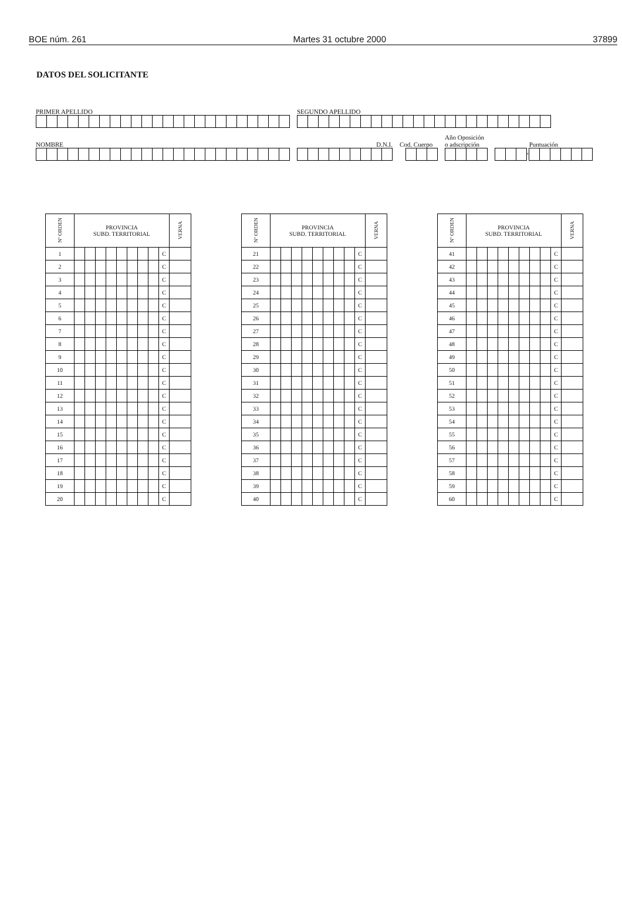BOE núm. 261 Martes 31 octubre 2000 37899
DATOS DEL SOLICITANTE
PRIMER APELLIDO SEGUNDO APELLIDO
NOMBRE
D.N.I.
Cod. Cuerpo
Año Oposición
o adscripción
Puntuación
,
| Nº ORDEN | PROVINCIA SUBD. TERRITORIAL | | | | | | | | | VERNA |
| --- | --- | --- | --- | --- | --- | --- | --- | --- | --- | --- |
| 1 | | | | | | | | | C | |
| 2 | | | | | | | | | C | |
| 3 | | | | | | | | | C | |
| 4 | | | | | | | | | C | |
| 5 | | | | | | | | | C | |
| 6 | | | | | | | | | C | |
| 7 | | | | | | | | | C | |
| 8 | | | | | | | | | C | |
| 9 | | | | | | | | | C | |
| 10 | | | | | | | | | C | |
| 11 | | | | | | | | | C | |
| 12 | | | | | | | | | C | |
| 13 | | | | | | | | | C | |
| 14 | | | | | | | | | C | |
| 15 | | | | | | | | | C | |
| 16 | | | | | | | | | C | |
| 17 | | | | | | | | | C | |
| 18 | | | | | | | | | C | |
| 19 | | | | | | | | | C | |
| 20 | | | | | | | | | C | |
| Nº ORDEN | PROVINCIA SUBD. TERRITORIAL | | | | | | | | | VERNA |
| --- | --- | --- | --- | --- | --- | --- | --- | --- | --- | --- |
| 21 | | | | | | | | | C | |
| 22 | | | | | | | | | C | |
| 23 | | | | | | | | | C | |
| 24 | | | | | | | | | C | |
| 25 | | | | | | | | | C | |
| 26 | | | | | | | | | C | |
| 27 | | | | | | | | | C | |
| 28 | | | | | | | | | C | |
| 29 | | | | | | | | | C | |
| 30 | | | | | | | | | C | |
| 31 | | | | | | | | | C | |
| 32 | | | | | | | | | C | |
| 33 | | | | | | | | | C | |
| 34 | | | | | | | | | C | |
| 35 | | | | | | | | | C | |
| 36 | | | | | | | | | C | |
| 37 | | | | | | | | | C | |
| 38 | | | | | | | | | C | |
| 39 | | | | | | | | | C | |
| 40 | | | | | | | | | C | |
| Nº ORDEN | PROVINCIA SUBD. TERRITORIAL | | | | | | | | | VERNA |
| --- | --- | --- | --- | --- | --- | --- | --- | --- | --- | --- |
| 41 | | | | | | | | | C | |
| 42 | | | | | | | | | C | |
| 43 | | | | | | | | | C | |
| 44 | | | | | | | | | C | |
| 45 | | | | | | | | | C | |
| 46 | | | | | | | | | C | |
| 47 | | | | | | | | | C | |
| 48 | | | | | | | | | C | |
| 49 | | | | | | | | | C | |
| 50 | | | | | | | | | C | |
| 51 | | | | | | | | | C | |
| 52 | | | | | | | | | C | |
| 53 | | | | | | | | | C | |
| 54 | | | | | | | | | C | |
| 55 | | | | | | | | | C | |
| 56 | | | | | | | | | C | |
| 57 | | | | | | | | | C | |
| 58 | | | | | | | | | C | |
| 59 | | | | | | | | | C | |
| 60 | | | | | | | | | C | |